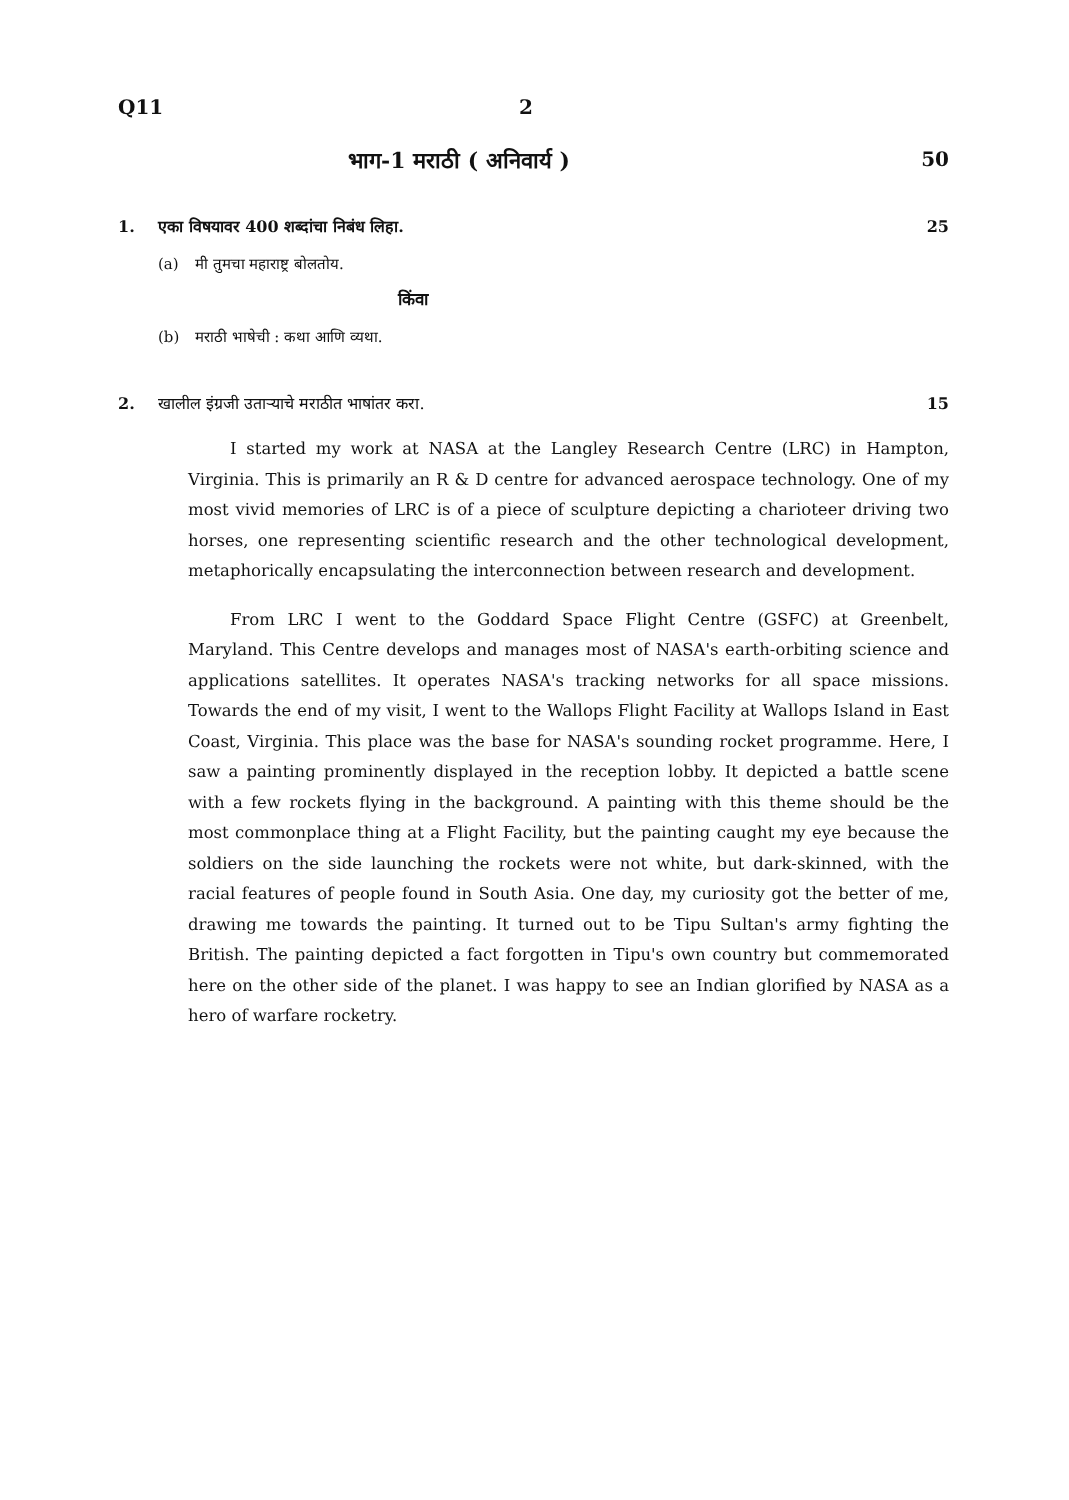Q11 2
भाग-1 मराठी ( अनिवार्य ) 50
1. एका विषयावर 400 शब्दांचा निबंध लिहा. 25
(a) मी तुमचा महाराष्ट्र बोलतोय.
किंवा
(b) मराठी भाषेची : कथा आणि व्यथा.
2. खालील इंग्रजी उताऱ्याचे मराठीत भाषांतर करा. 15
I started my work at NASA at the Langley Research Centre (LRC) in Hampton, Virginia. This is primarily an R & D centre for advanced aerospace technology. One of my most vivid memories of LRC is of a piece of sculpture depicting a charioteer driving two horses, one representing scientific research and the other technological development, metaphorically encapsulating the interconnection between research and development.
From LRC I went to the Goddard Space Flight Centre (GSFC) at Greenbelt, Maryland. This Centre develops and manages most of NASA's earth-orbiting science and applications satellites. It operates NASA's tracking networks for all space missions. Towards the end of my visit, I went to the Wallops Flight Facility at Wallops Island in East Coast, Virginia. This place was the base for NASA's sounding rocket programme. Here, I saw a painting prominently displayed in the reception lobby. It depicted a battle scene with a few rockets flying in the background. A painting with this theme should be the most commonplace thing at a Flight Facility, but the painting caught my eye because the soldiers on the side launching the rockets were not white, but dark-skinned, with the racial features of people found in South Asia. One day, my curiosity got the better of me, drawing me towards the painting. It turned out to be Tipu Sultan's army fighting the British. The painting depicted a fact forgotten in Tipu's own country but commemorated here on the other side of the planet. I was happy to see an Indian glorified by NASA as a hero of warfare rocketry.